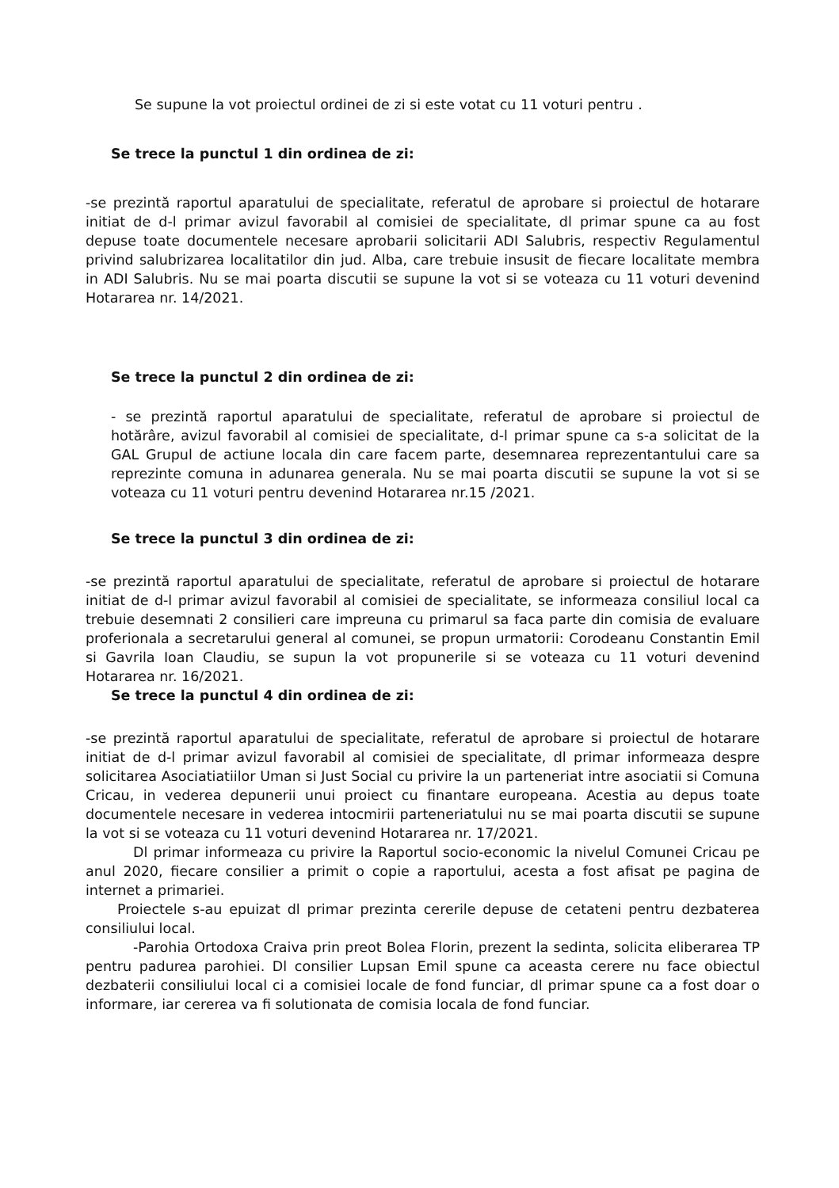Se supune la vot proiectul ordinei de zi si este votat cu 11 voturi pentru .
Se trece la punctul 1 din ordinea de zi:
-se prezintă raportul aparatului de specialitate, referatul de aprobare si proiectul de hotarare initiat de d-l primar avizul favorabil al comisiei de specialitate, dl primar spune ca au fost depuse toate documentele necesare aprobarii solicitarii ADI Salubris, respectiv Regulamentul privind salubrizarea localitatilor din jud. Alba, care trebuie insusit de fiecare localitate membra in ADI Salubris. Nu se mai poarta discutii se supune la vot si se voteaza cu 11 voturi devenind Hotararea nr. 14/2021.
Se trece la punctul 2 din ordinea de zi:
- se prezintă raportul aparatului de specialitate, referatul de aprobare si proiectul de hotărâre, avizul favorabil al comisiei de specialitate, d-l primar spune ca s-a solicitat de la GAL Grupul de actiune locala din care facem parte, desemnarea reprezentantului care sa reprezinte comuna in adunarea generala. Nu se mai poarta discutii se supune la vot si se voteaza cu 11 voturi pentru devenind Hotararea nr.15 /2021.
Se trece la punctul 3 din ordinea de zi:
-se prezintă raportul aparatului de specialitate, referatul de aprobare si proiectul de hotarare initiat de d-l primar avizul favorabil al comisiei de specialitate, se informeaza consiliul local ca trebuie desemnati 2 consilieri care impreuna cu primarul sa faca parte din comisia de evaluare proferionala a secretarului general al comunei, se propun urmatorii: Corodeanu Constantin Emil si Gavrila Ioan Claudiu, se supun la vot propunerile si se voteaza cu 11 voturi devenind Hotararea nr. 16/2021.
Se trece la punctul 4 din ordinea de zi:
-se prezintă raportul aparatului de specialitate, referatul de aprobare si proiectul de hotarare initiat de d-l primar avizul favorabil al comisiei de specialitate, dl primar informeaza despre solicitarea Asociatiatiilor Uman si Just Social cu privire la un parteneriat intre asociatii si Comuna Cricau, in vederea depunerii unui proiect cu finantare europeana. Acestia au depus toate documentele necesare in vederea intocmirii parteneriatului nu se mai poarta discutii se supune la vot si se voteaza cu 11 voturi devenind Hotararea nr. 17/2021.
Dl primar informeaza cu privire la Raportul socio-economic la nivelul Comunei Cricau pe anul 2020, fiecare consilier a primit o copie a raportului, acesta a fost afisat pe pagina de internet a primariei.
Proiectele s-au epuizat dl primar prezinta cererile depuse de cetateni pentru dezbaterea consiliului local.
-Parohia Ortodoxa Craiva prin preot Bolea Florin, prezent la sedinta, solicita eliberarea TP pentru padurea parohiei. Dl consilier Lupsan Emil spune ca aceasta cerere nu face obiectul dezbaterii consiliului local ci a comisiei locale de fond funciar, dl primar spune ca a fost doar o informare, iar cererea va fi solutionata de comisia locala de fond funciar.